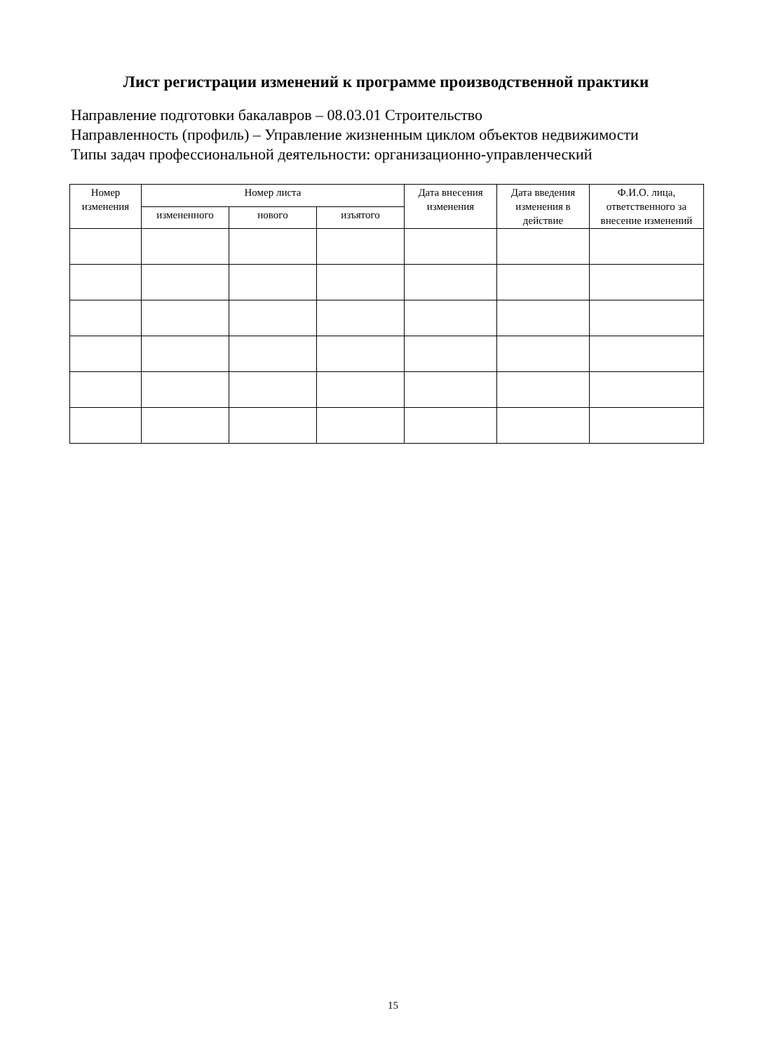Лист регистрации изменений к программе производственной практики
Направление подготовки бакалавров – 08.03.01 Строительство
Направленность (профиль) – Управление жизненным циклом объектов недвижимости
Типы задач профессиональной деятельности: организационно-управленческий
| Номер изменения | Номер листа | | | Дата внесения изменения | Дата введения изменения в действие | Ф.И.О. лица, ответственного за внесение изменений |
| --- | --- | --- | --- | --- | --- | --- |
| | измененного | нового | изъятого | | | |
15